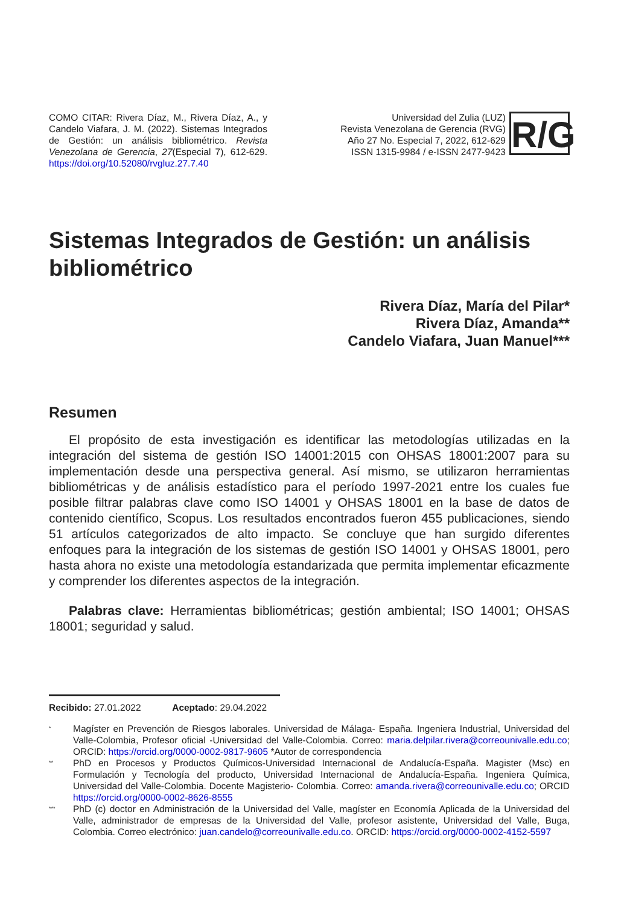COMO CITAR: Rivera Díaz, M., Rivera Díaz, A., y Candelo Viafara, J. M. (2022). Sistemas Integrados de Gestión: un análisis bibliométrico. Revista Venezolana de Gerencia, 27(Especial 7), 612-629. https://doi.org/10.52080/rvgluz.27.7.40
Universidad del Zulia (LUZ)
Revista Venezolana de Gerencia (RVG)
Año 27 No. Especial 7, 2022, 612-629
ISSN 1315-9984 / e-ISSN 2477-9423
R/G
Sistemas Integrados de Gestión: un análisis bibliométrico
Rivera Díaz, María del Pilar*
Rivera Díaz, Amanda**
Candelo Viafara, Juan Manuel***
Resumen
El propósito de esta investigación es identificar las metodologías utilizadas en la integración del sistema de gestión ISO 14001:2015 con OHSAS 18001:2007 para su implementación desde una perspectiva general. Así mismo, se utilizaron herramientas bibliométricas y de análisis estadístico para el período 1997-2021 entre los cuales fue posible filtrar palabras clave como ISO 14001 y OHSAS 18001 en la base de datos de contenido científico, Scopus. Los resultados encontrados fueron 455 publicaciones, siendo 51 artículos categorizados de alto impacto. Se concluye que han surgido diferentes enfoques para la integración de los sistemas de gestión ISO 14001 y OHSAS 18001, pero hasta ahora no existe una metodología estandarizada que permita implementar eficazmente y comprender los diferentes aspectos de la integración.
Palabras clave: Herramientas bibliométricas; gestión ambiental; ISO 14001; OHSAS 18001; seguridad y salud.
Recibido: 27.01.2022 Aceptado: 29.04.2022
*
Magíster en Prevención de Riesgos laborales. Universidad de Málaga- España. Ingeniera Industrial, Universidad del Valle-Colombia, Profesor oficial -Universidad del Valle-Colombia. Correo: maria.delpilar.rivera@correounivalle.edu.co; ORCID: https://orcid.org/0000-0002-9817-9605 *Autor de correspondencia
**
PhD en Procesos y Productos Químicos-Universidad Internacional de Andalucía-España. Magister (Msc) en Formulación y Tecnología del producto, Universidad Internacional de Andalucía-España. Ingeniera Química, Universidad del Valle-Colombia. Docente Magisterio- Colombia. Correo: amanda.rivera@correounivalle.edu.co; ORCID https://orcid.org/0000-0002-8626-8555
***
PhD (c) doctor en Administración de la Universidad del Valle, magíster en Economía Aplicada de la Universidad del Valle, administrador de empresas de la Universidad del Valle, profesor asistente, Universidad del Valle, Buga, Colombia. Correo electrónico: juan.candelo@correounivalle.edu.co. ORCID: https://orcid.org/0000-0002-4152-5597